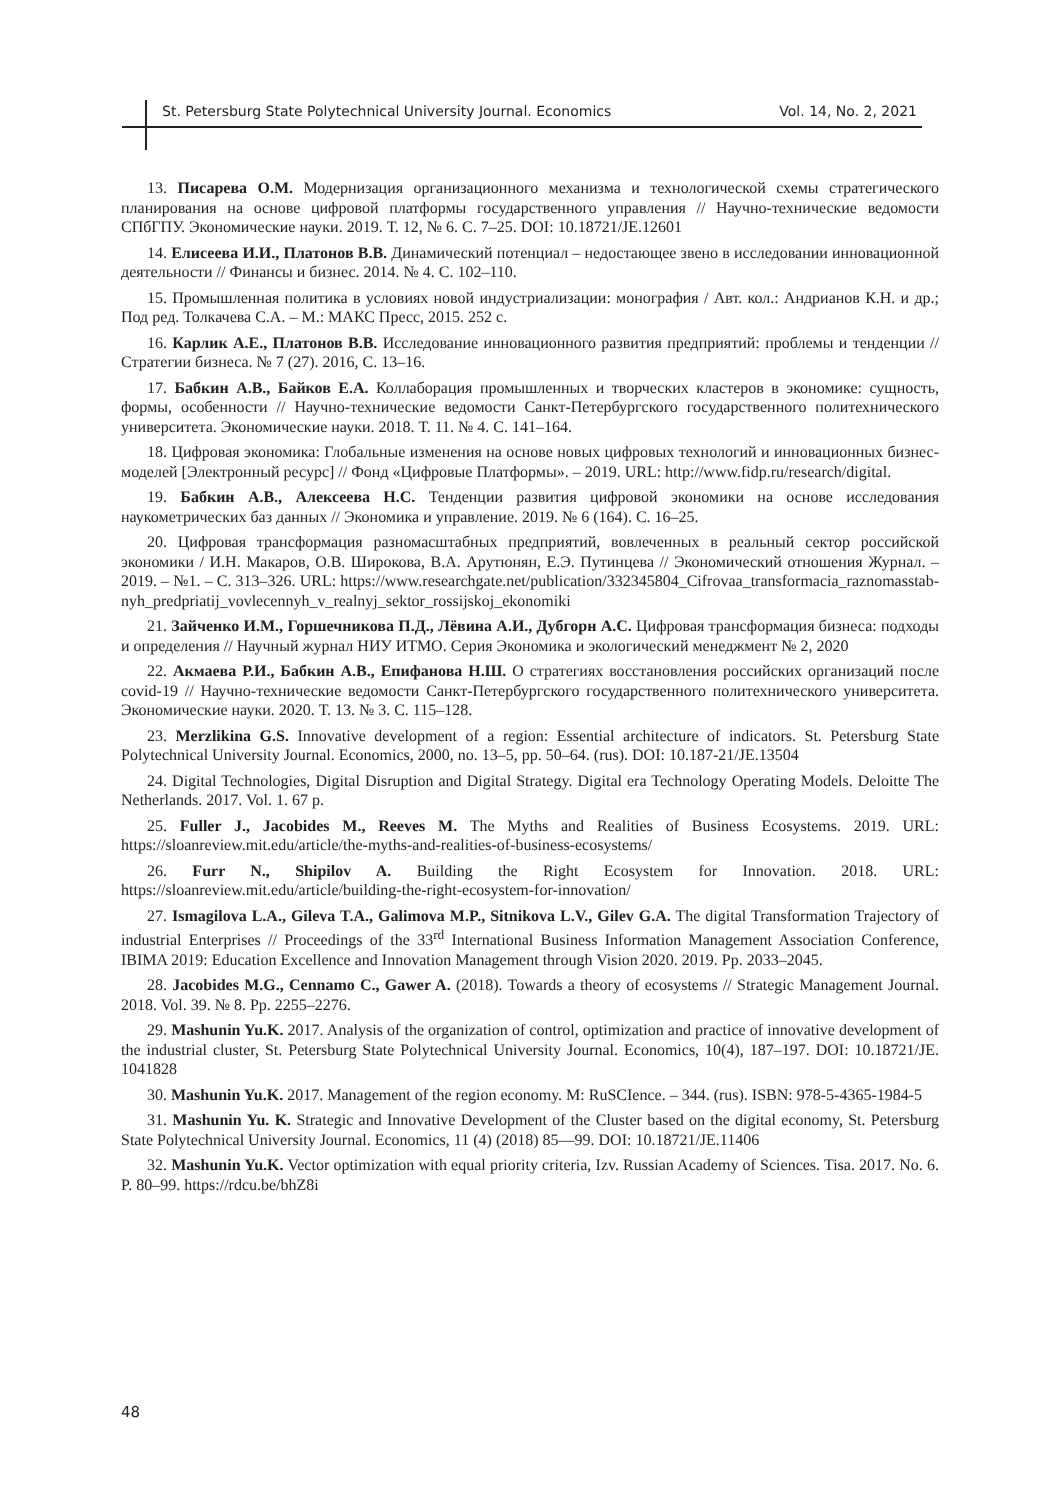St. Petersburg State Polytechnical University Journal. Economics Vol. 14, No. 2, 2021
13. Писарева О.М. Модернизация организационного механизма и технологической схемы стратегического планирования на основе цифровой платформы государственного управления // Научно-технические ведомости СПбГПУ. Экономические науки. 2019. Т. 12, № 6. С. 7–25. DOI: 10.18721/JE.12601
14. Елисеева И.И., Платонов В.В. Динамический потенциал – недостающее звено в исследовании инновационной деятельности // Финансы и бизнес. 2014. № 4. С. 102–110.
15. Промышленная политика в условиях новой индустриализации: монография / Авт. кол.: Андрианов К.Н. и др.; Под ред. Толкачева С.А. – М.: МАКС Пресс, 2015. 252 с.
16. Карлик А.Е., Платонов В.В. Исследование инновационного развития предприятий: проблемы и тенденции // Стратегии бизнеса. № 7 (27). 2016, С. 13–16.
17. Бабкин А.В., Байков Е.А. Коллаборация промышленных и творческих кластеров в экономике: сущность, формы, особенности // Научно-технические ведомости Санкт-Петербургского государственного политехнического университета. Экономические науки. 2018. Т. 11. № 4. С. 141–164.
18. Цифровая экономика: Глобальные изменения на основе новых цифровых технологий и инновационных бизнес-моделей [Электронный ресурс] // Фонд «Цифровые Платформы». – 2019. URL: http://www.fidp.ru/research/digital.
19. Бабкин А.В., Алексеева Н.С. Тенденции развития цифровой экономики на основе исследования наукометрических баз данных // Экономика и управление. 2019. № 6 (164). С. 16–25.
20. Цифровая трансформация разномасштабных предприятий, вовлеченных в реальный сектор российской экономики / И.Н. Макаров, О.В. Широкова, В.А. Арутюнян, Е.Э. Путинцева // Экономический отношения Журнал. – 2019. – №1. – С. 313–326. URL: https://www.researchgate.net/publication/332345804_Cifrovaa_transformacia_raznomasstab-nyh_predpriatij_vovlecennyh_v_realnyj_sektor_rossijskoj_ekonomiki
21. Зайченко И.М., Горшечникова П.Д., Лёвина А.И., Дубгорн А.С. Цифровая трансформация бизнеса: подходы и определения // Научный журнал НИУ ИТМО. Серия Экономика и экологический менеджмент № 2, 2020
22. Акмаева Р.И., Бабкин А.В., Епифанова Н.Ш. О стратегиях восстановления российских организаций после covid-19 // Научно-технические ведомости Санкт-Петербургского государственного политехнического университета. Экономические науки. 2020. Т. 13. № 3. С. 115–128.
23. Merzlikina G.S. Innovative development of a region: Essential architecture of indicators. St. Petersburg State Polytechnical University Journal. Economics, 2000, no. 13–5, pp. 50–64. (rus). DOI: 10.187-21/JE.13504
24. Digital Technologies, Digital Disruption and Digital Strategy. Digital era Technology Operating Models. Deloitte The Netherlands. 2017. Vol. 1. 67 p.
25. Fuller J., Jacobides M., Reeves M. The Myths and Realities of Business Ecosystems. 2019. URL: https://sloanreview.mit.edu/article/the-myths-and-realities-of-business-ecosystems/
26. Furr N., Shipilov A. Building the Right Ecosystem for Innovation. 2018. URL: https://sloanreview.mit.edu/article/building-the-right-ecosystem-for-innovation/
27. Ismagilova L.A., Gileva T.A., Galimova M.P., Sitnikova L.V., Gilev G.A. The digital Transformation Trajectory of industrial Enterprises // Proceedings of the 33<sup>rd</sup> International Business Information Management Association Conference, IBIMA 2019: Education Excellence and Innovation Management through Vision 2020. 2019. Pp. 2033–2045.
28. Jacobides M.G., Cennamo C., Gawer A. (2018). Towards a theory of ecosystems // Strategic Management Journal. 2018. Vol. 39. № 8. Pp. 2255–2276.
29. Mashunin Yu.K. 2017. Analysis of the organization of control, optimization and practice of innovative development of the industrial cluster, St. Petersburg State Polytechnical University Journal. Economics, 10(4), 187–197. DOI: 10.18721/JE. 1041828
30. Mashunin Yu.K. 2017. Management of the region economy. M: RuSCIence. – 344. (rus). ISBN: 978-5-4365-1984-5
31. Mashunin Yu. K. Strategic and Innovative Development of the Cluster based on the digital economy, St. Petersburg State Polytechnical University Journal. Economics, 11 (4) (2018) 85—99. DOI: 10.18721/JE.11406
32. Mashunin Yu.K. Vector optimization with equal priority criteria, Izv. Russian Academy of Sciences. Tisa. 2017. No. 6. P. 80–99. https://rdcu.be/bhZ8i
48